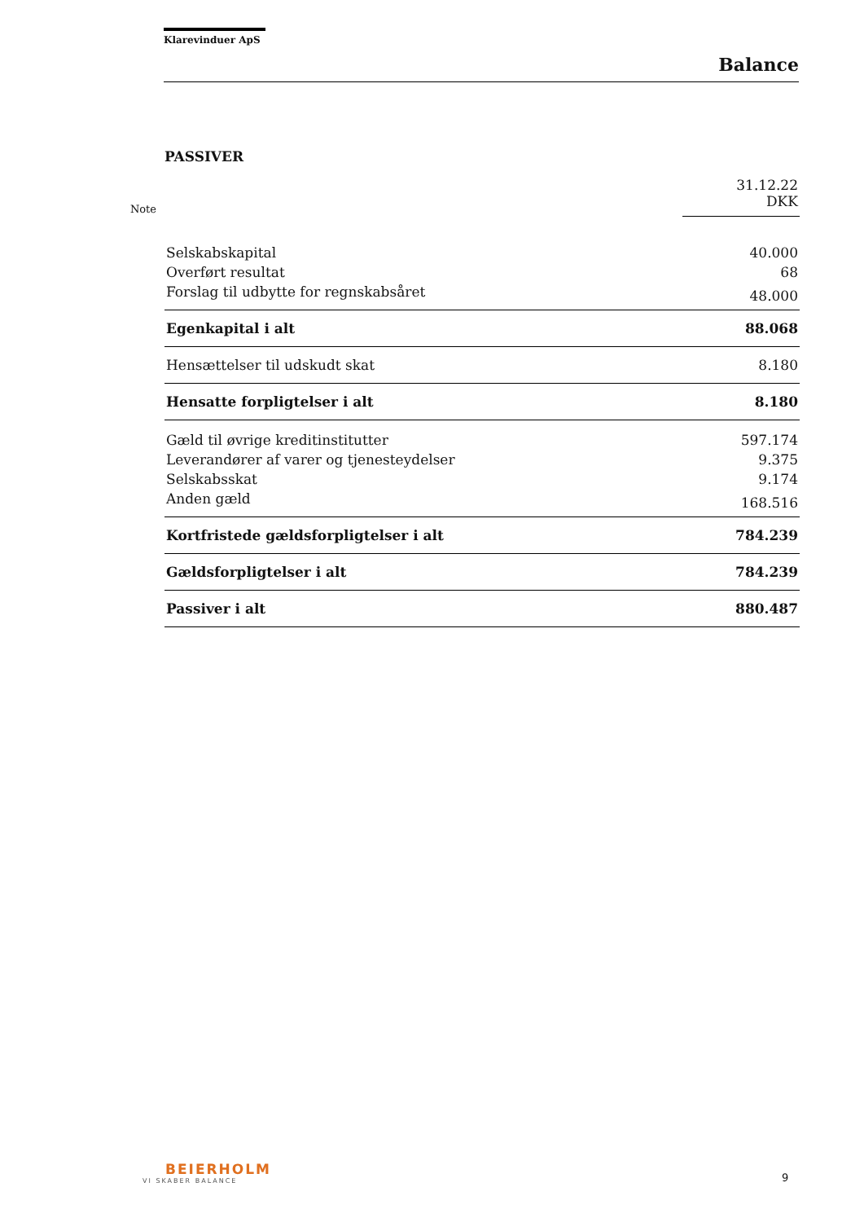Klarevinduer ApS
Balance
PASSIVER
| Note | | 31.12.22 DKK |
| --- | --- | --- |
| | Selskabskapital | 40.000 |
| | Overført resultat | 68 |
| | Forslag til udbytte for regnskabsåret | 48.000 |
| | Egenkapital i alt | 88.068 |
| | Hensættelser til udskudt skat | 8.180 |
| | Hensatte forpligtelser i alt | 8.180 |
| | Gæld til øvrige kreditinstitutter | 597.174 |
| | Leverandører af varer og tjenesteydelser | 9.375 |
| | Selskabsskat | 9.174 |
| | Anden gæld | 168.516 |
| | Kortfristede gældsforpligtelser i alt | 784.239 |
| | Gældsforpligtelser i alt | 784.239 |
| | Passiver i alt | 880.487 |
BEIERHOLM
VI SKABER BALANCE
9